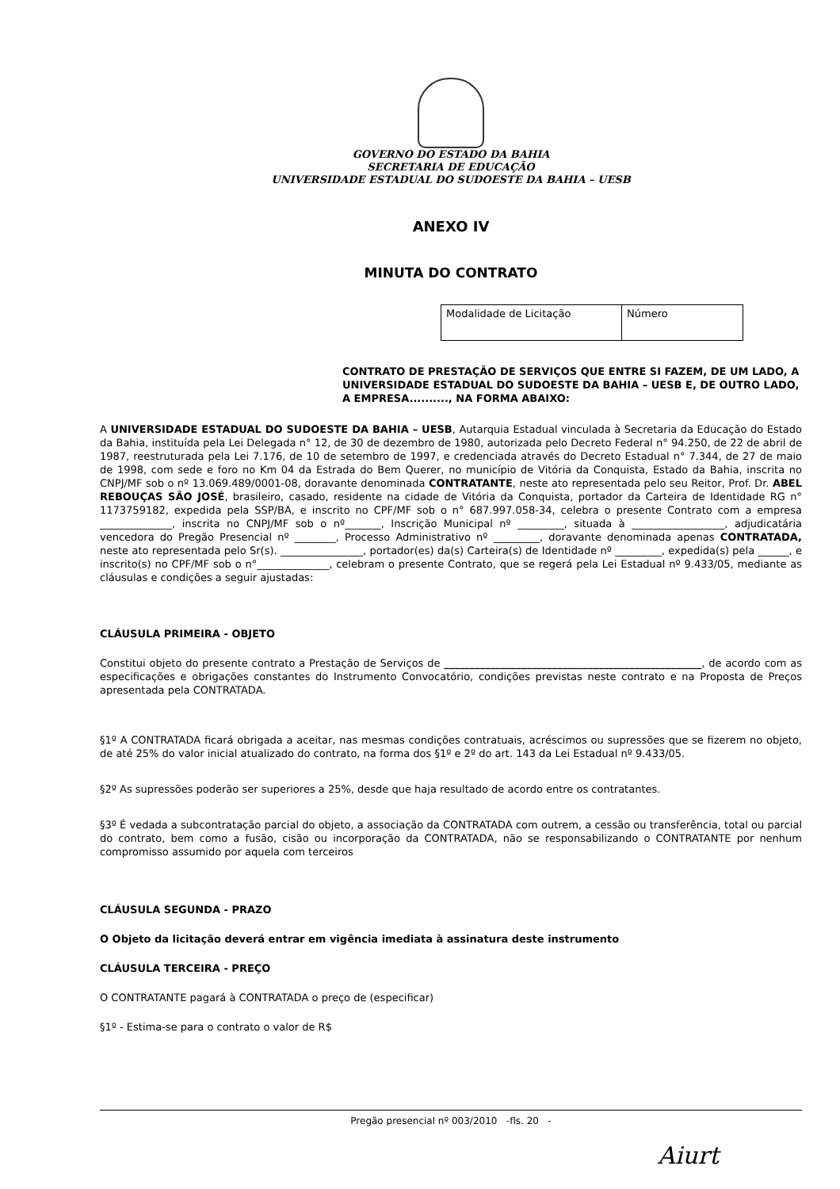GOVERNO DO ESTADO DA BAHIA
SECRETARIA DE EDUCAÇÃO
UNIVERSIDADE ESTADUAL DO SUDOESTE DA BAHIA – UESB
ANEXO IV
MINUTA DO CONTRATO
| Modalidade de Licitação | Número |
CONTRATO DE PRESTAÇÃO DE SERVIÇOS QUE ENTRE SI FAZEM, DE UM LADO, A UNIVERSIDADE ESTADUAL DO SUDOESTE DA BAHIA – UESB E, DE OUTRO LADO, A EMPRESA.........., NA FORMA ABAIXO:
A UNIVERSIDADE ESTADUAL DO SUDOESTE DA BAHIA – UESB, Autarquia Estadual vinculada à Secretaria da Educação do Estado da Bahia, instituída pela Lei Delegada n° 12, de 30 de dezembro de 1980, autorizada pelo Decreto Federal n° 94.250, de 22 de abril de 1987, reestruturada pela Lei 7.176, de 10 de setembro de 1997, e credenciada através do Decreto Estadual n° 7.344, de 27 de maio de 1998, com sede e foro no Km 04 da Estrada do Bem Querer, no município de Vitória da Conquista, Estado da Bahia, inscrita no CNPJ/MF sob o nº 13.069.489/0001-08, doravante denominada CONTRATANTE, neste ato representada pelo seu Reitor, Prof. Dr. ABEL REBOUÇAS SÃO JOSÉ, brasileiro, casado, residente na cidade de Vitória da Conquista, portador da Carteira de Identidade RG n° 1173759182, expedida pela SSP/BA, e inscrito no CPF/MF sob o n° 687.997.058-34, celebra o presente Contrato com a empresa ______________, inscrita no CNPJ/MF sob o nº_______, Inscrição Municipal nº _________, situada à __________________, adjudicatária vencedora do Pregão Presencial nº ________, Processo Administrativo nº _________, doravante denominada apenas CONTRATADA, neste ato representada pelo Sr(s). ________________, portador(es) da(s) Carteira(s) de Identidade nº _________, expedida(s) pela ______, e inscrito(s) no CPF/MF sob o n°______________, celebram o presente Contrato, que se regerá pela Lei Estadual nº 9.433/05, mediante as cláusulas e condições a seguir ajustadas:
CLÁUSULA PRIMEIRA - OBJETO
Constitui objeto do presente contrato a Prestação de Serviços de __________________________________________________, de acordo com as especificações e obrigações constantes do Instrumento Convocatório, condições previstas neste contrato e na Proposta de Preços apresentada pela CONTRATADA.
§1º A CONTRATADA ficará obrigada a aceitar, nas mesmas condições contratuais, acréscimos ou supressões que se fizerem no objeto, de até 25% do valor inicial atualizado do contrato, na forma dos §1º e 2º do art. 143 da Lei Estadual nº 9.433/05.
§2º As supressões poderão ser superiores a 25%, desde que haja resultado de acordo entre os contratantes.
§3º É vedada a subcontratação parcial do objeto, a associação da CONTRATADA com outrem, a cessão ou transferência, total ou parcial do contrato, bem como a fusão, cisão ou incorporação da CONTRATADA, não se responsabilizando o CONTRATANTE por nenhum compromisso assumido por aquela com terceiros
CLÁUSULA SEGUNDA - PRAZO
O Objeto da licitação deverá entrar em vigência imediata à assinatura deste instrumento
CLÁUSULA TERCEIRA - PREÇO
O CONTRATANTE pagará à CONTRATADA o preço de (especificar)
§1º - Estima-se para o contrato o valor de R$
Pregão presencial nº 003/2010 -fls. 20 -
Aiurt